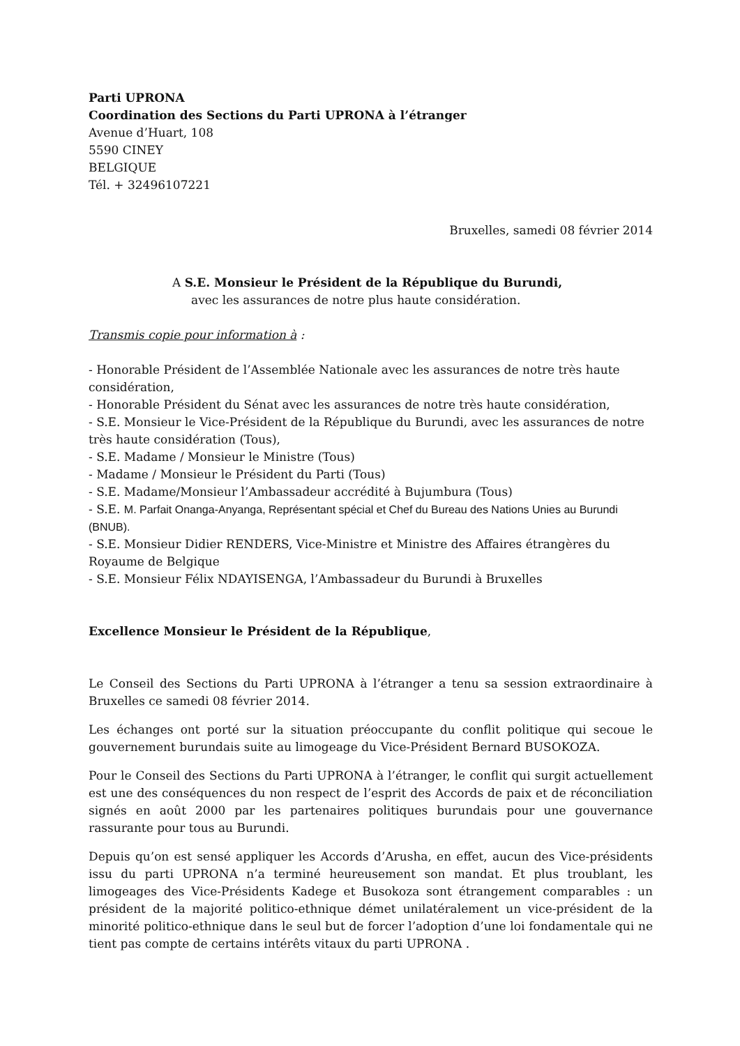Parti UPRONA
Coordination des Sections du Parti UPRONA à l’étranger
Avenue d’Huart, 108
5590 CINEY
BELGIQUE
Tél. + 32496107221
Bruxelles, samedi 08 février 2014
A S.E. Monsieur le Président de la République du Burundi,
avec les assurances de notre plus haute considération.
Transmis copie pour information à :
- Honorable Président de l’Assemblée Nationale avec les assurances de notre très haute considération,
- Honorable Président du Sénat avec les assurances de notre très haute considération,
- S.E. Monsieur le Vice-Président de la République du Burundi, avec les assurances de notre très haute considération (Tous),
- S.E. Madame / Monsieur le Ministre (Tous)
- Madame / Monsieur le Président du Parti (Tous)
- S.E. Madame/Monsieur l’Ambassadeur accrédité à Bujumbura (Tous)
- S.E. M. Parfait Onanga-Anyanga, Représentant spécial et Chef du Bureau des Nations Unies au Burundi (BNUB).
- S.E. Monsieur Didier RENDERS, Vice-Ministre et Ministre des Affaires étrangères du Royaume de Belgique
- S.E. Monsieur Félix NDAYISENGA, l’Ambassadeur du Burundi à Bruxelles
Excellence Monsieur le Président de la République,
Le Conseil des Sections du Parti UPRONA à l’étranger a tenu sa session extraordinaire à Bruxelles ce samedi 08 février 2014.
Les échanges ont porté sur la situation préoccupante du conflit politique qui secoue le gouvernement burundais suite au limogeage du Vice-Président Bernard BUSOKOZA.
Pour le Conseil des Sections du Parti UPRONA à l’étranger, le conflit qui surgit actuellement est une des conséquences du non respect de l’esprit des Accords de paix et de réconciliation signés en août 2000 par les partenaires politiques burundais pour une gouvernance rassurante pour tous au Burundi.
Depuis qu’on est sensé appliquer les Accords d’Arusha, en effet, aucun des Vice-présidents issu du parti UPRONA n’a terminé heureusement son mandat. Et plus troublant, les limogeages des Vice-Présidents Kadege et Busokoza sont étrangement comparables : un président de la majorité politico-ethnique démet unilatéralement un vice-président de la minorité politico-ethnique dans le seul but de forcer l’adoption d’une loi fondamentale qui ne tient pas compte de certains intérêts vitaux du parti UPRONA .